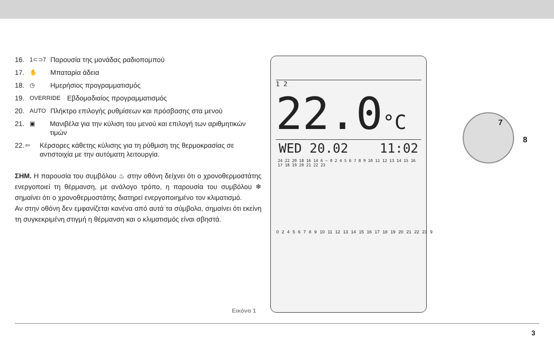16. 1⊂⊃7 Παρουσία της μονάδας ραδιοπομπού
17. ✋ Μπαταρία άδεια
18. ◷ Ημερήσιος προγραμματισμός
19. OVERRIDE Εβδομαδιαίος προγραμματισμός
20. AUTO Πλήκτρο επιλογής ρυθμίσεων και πρόσβασης στα μενού
21. ▣ Μανιβέλα για την κύλιση του μενού και επιλογή των αριθμητικών τιμών
22. ⇦ Κέρσορες κάθετης κύλισης για τη ρύθμιση της θερμοκρασίας σε αντιστοιχία με την αυτόματη λειτουργία.
ΣΗΜ. Η παρουσία του συμβόλου ♨ στην οθόνη δείχνει ότι ο χρονοθερμοστάτης ενεργοποιεί τη θέρμανση, με ανάλογο τρόπο, η παρουσία του συμβόλου ❄ σημαίνει ότι ο χρονοθερμοστάτης διατηρεί ενεργοποιημένο τον κλιματισμό.
Αν στην οθόνη δεν εμφανίζεται κανένα από αυτά τα σύμβολα, σημαίνει ότι εκείνη τη συγκεκριμένη στιγμή η θέρμανση και ο κλιματισμός είναι σβηστά.
1 2
22.0°C
WED 20.02 11:02
24 22 20 18 16 14 6 — 0 2 4 5 6 7 8 9 10 11 12 13 14 15 16 17 18 19 20 21 22 23
7
8
02456789 10 11 12 13 14 15 16 17 18 19 20 21 22 23 9
Εικόνα 1
3